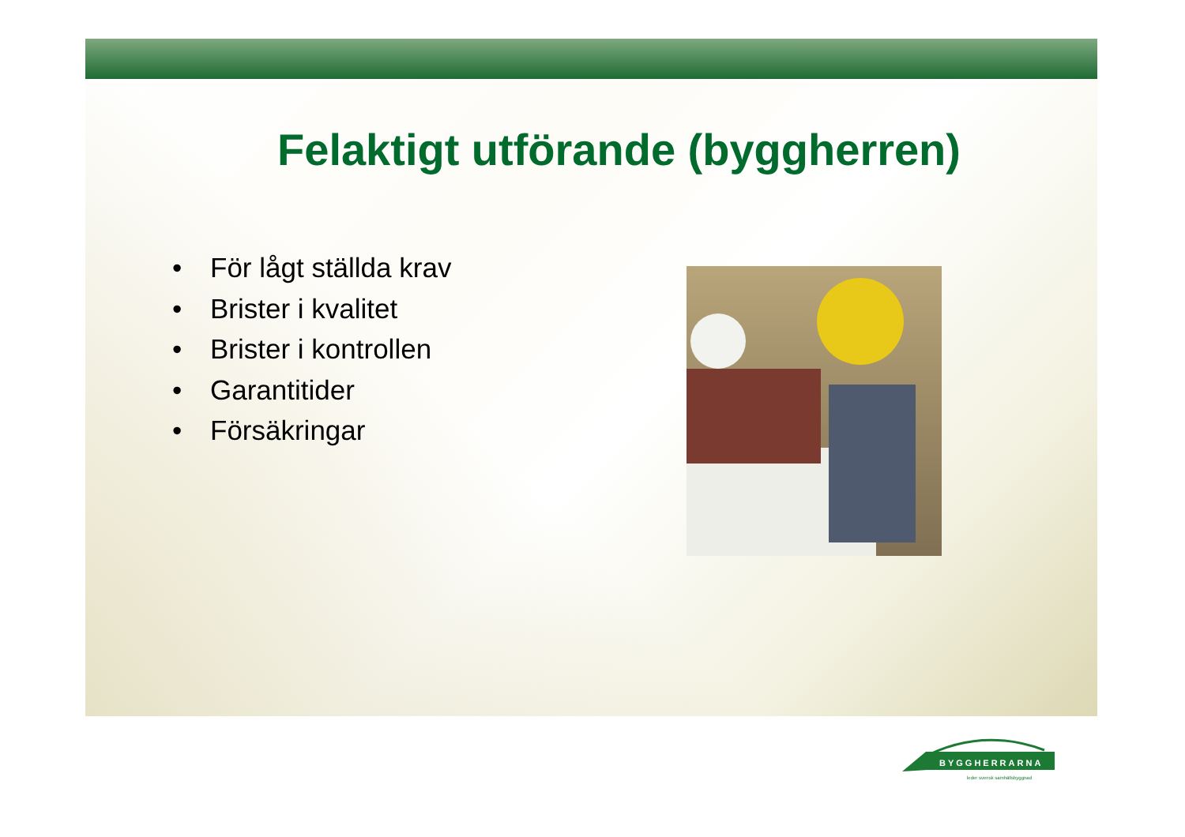Felaktigt utförande (byggherren)
• För lågt ställda krav
• Brister i kvalitet
• Brister i kontrollen
• Garantitider
• Försäkringar
BYGGHERRARNA
leder svensk samhällsbyggnad